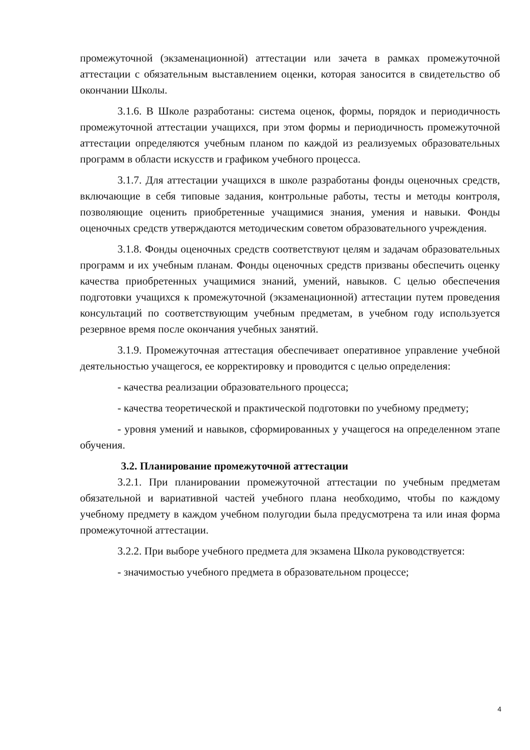промежуточной (экзаменационной) аттестации или зачета в рамках промежуточной аттестации с обязательным выставлением оценки, которая заносится в свидетельство об окончании Школы.
3.1.6. В Школе разработаны: система оценок, формы, порядок и периодичность промежуточной аттестации учащихся, при этом формы и периодичность промежуточной аттестации определяются учебным планом по каждой из реализуемых образовательных программ в области искусств и графиком учебного процесса.
3.1.7. Для аттестации учащихся в школе разработаны фонды оценочных средств, включающие в себя типовые задания, контрольные работы, тесты и методы контроля, позволяющие оценить приобретенные учащимися знания, умения и навыки. Фонды оценочных средств утверждаются методическим советом образовательного учреждения.
3.1.8. Фонды оценочных средств соответствуют целям и задачам образовательных программ и их учебным планам. Фонды оценочных средств призваны обеспечить оценку качества приобретенных учащимися знаний, умений, навыков. С целью обеспечения подготовки учащихся к промежуточной (экзаменационной) аттестации путем проведения консультаций по соответствующим учебным предметам, в учебном году используется резервное время после окончания учебных занятий.
3.1.9. Промежуточная аттестация обеспечивает оперативное управление учебной деятельностью учащегося, ее корректировку и проводится с целью определения:
- качества реализации образовательного процесса;
- качества теоретической и практической подготовки по учебному предмету;
- уровня умений и навыков, сформированных у учащегося на определенном этапе обучения.
3.2. Планирование промежуточной аттестации
3.2.1. При планировании промежуточной аттестации по учебным предметам обязательной и вариативной частей учебного плана необходимо, чтобы по каждому учебному предмету в каждом учебном полугодии была предусмотрена та или иная форма промежуточной аттестации.
3.2.2. При выборе учебного предмета для экзамена Школа руководствуется:
- значимостью учебного предмета в образовательном процессе;
4